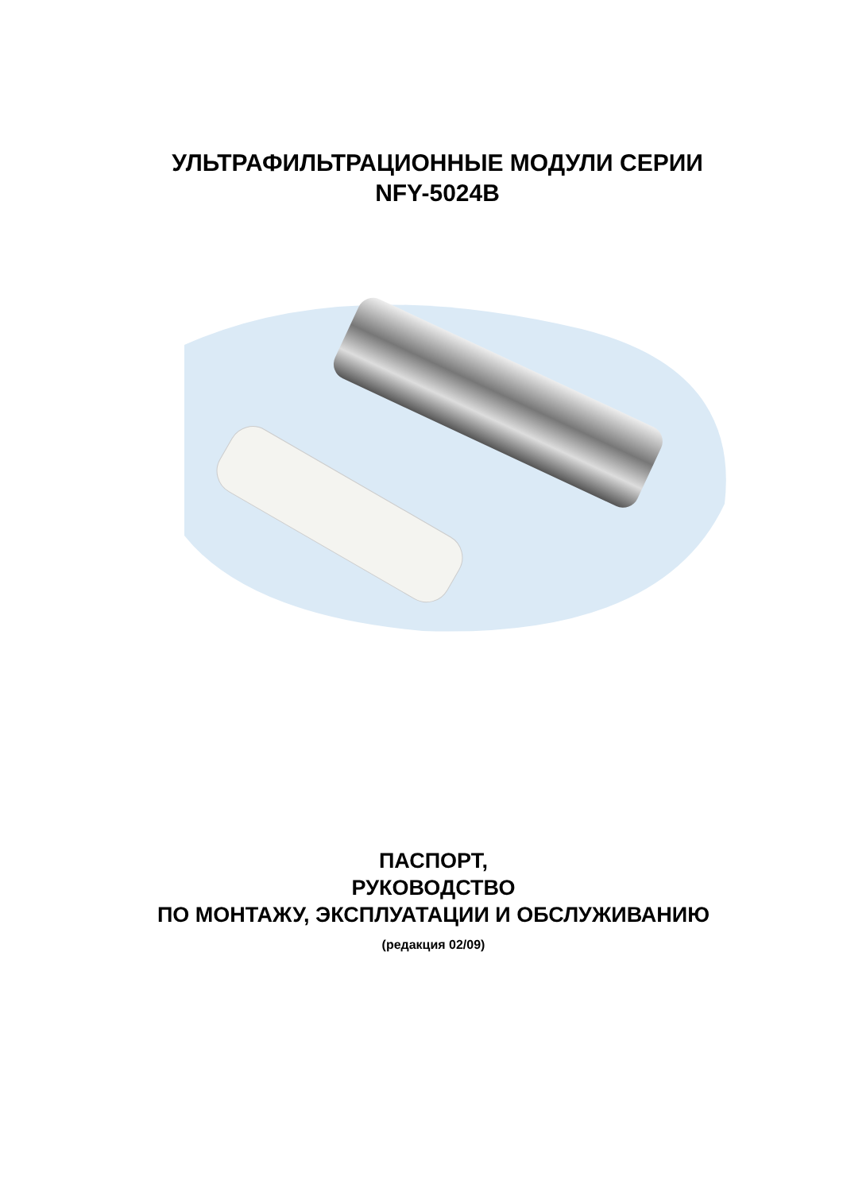УЛЬТРАФИЛЬТРАЦИОННЫЕ МОДУЛИ СЕРИИ
NFY-5024B
ПАСПОРТ,
РУКОВОДСТВО
ПО МОНТАЖУ, ЭКСПЛУАТАЦИИ И ОБСЛУЖИВАНИЮ
(редакция 02/09)